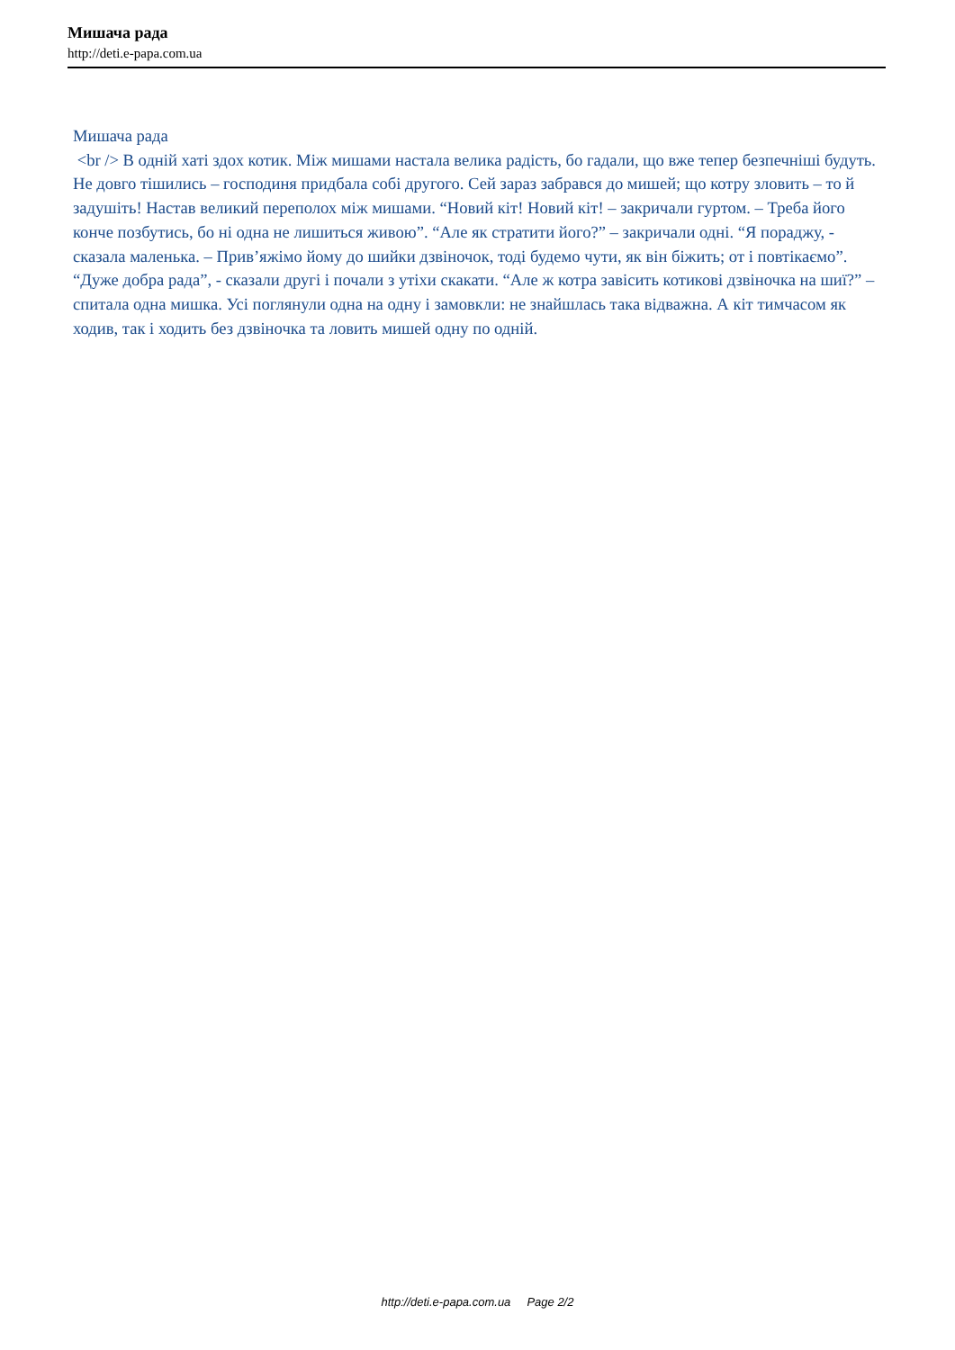Мишача рада
http://deti.e-papa.com.ua
Мишача рада
<br /> В одній хаті здох котик. Між мишами настала велика радість, бо гадали, що вже тепер безпечніші будуть. Не довго тішились – господиня придбала собі другого. Сей зараз забрався до мишей; що котру зловить – то й задушіть! Настав великий переполох між мишами. “Новий кіт! Новий кіт! – закричали гуртом. – Треба його конче позбутись, бо ні одна не лишиться живою”. “Але як стратити його?” – закричали одні. “Я пораджу, - сказала маленька. – Прив’яжімо йому до шийки дзвіночок, тоді будемо чути, як він біжить; от і повтікаємо”. “Дуже добра рада”, - сказали другі і почали з утіхи скакати. “Але ж котра завісить котикові дзвіночка на шиї?” – спитала одна мишка. Усі поглянули одна на одну і замовкли: не знайшлась така відважна. А кіт тимчасом як ходив, так і ходить без дзвіночка та ловить мишей одну по одній.
http://deti.e-papa.com.ua Page 2/2